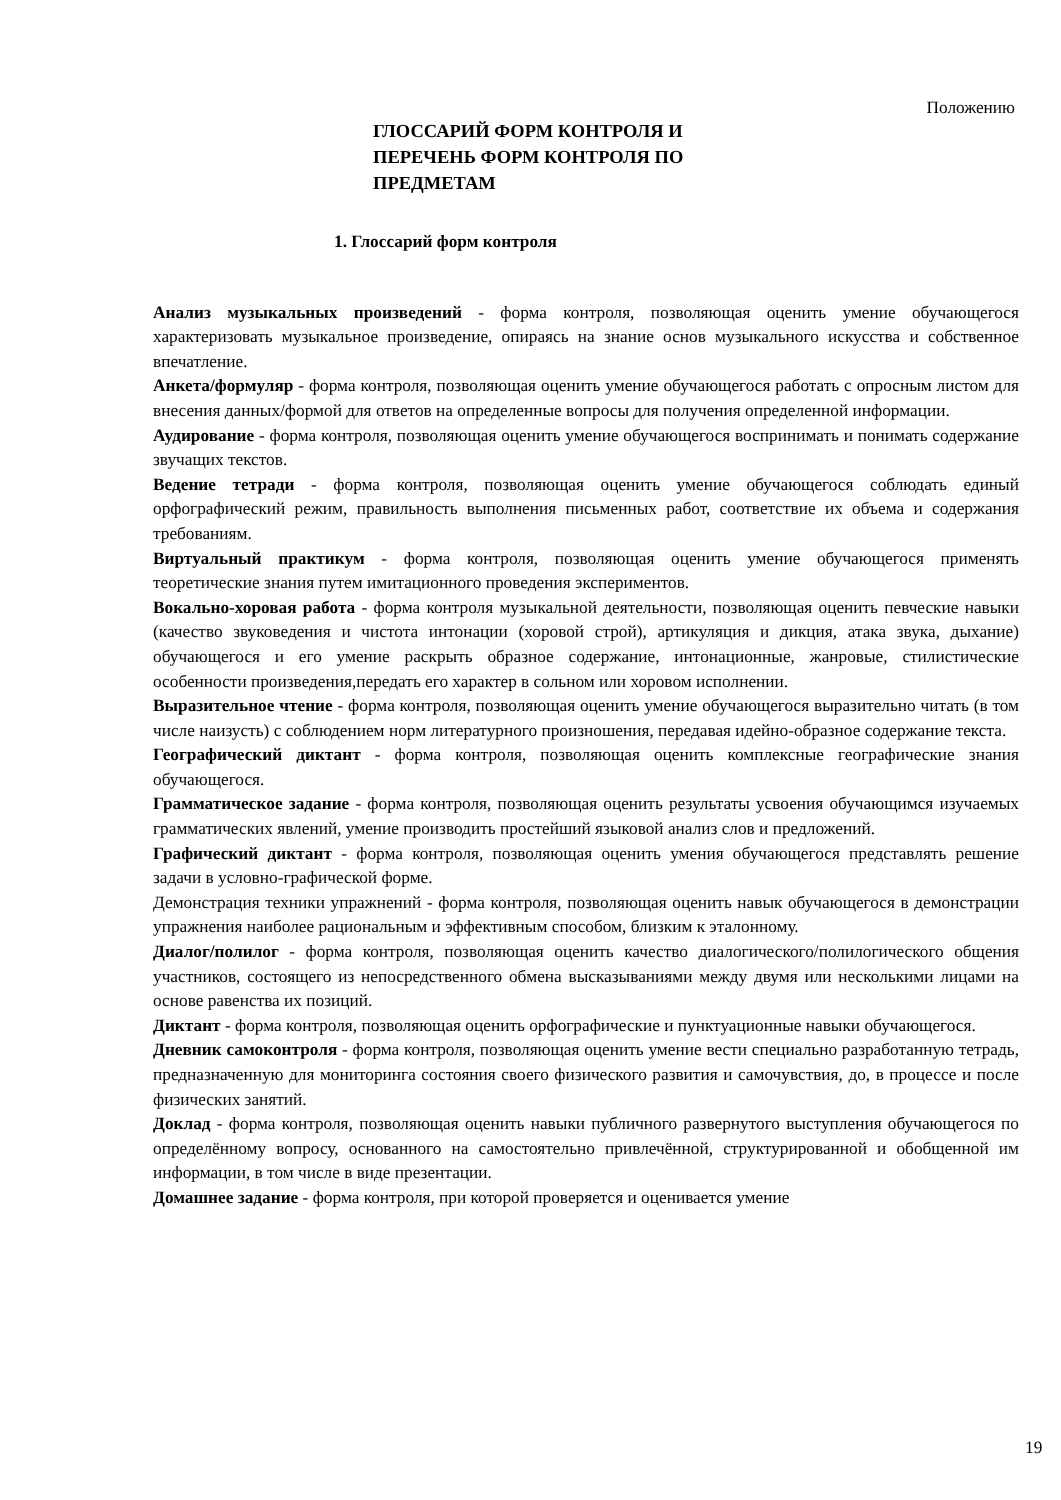Положению
ГЛОССАРИЙ ФОРМ КОНТРОЛЯ И ПЕРЕЧЕНЬ ФОРМ КОНТРОЛЯ ПО ПРЕДМЕТАМ
1. Глоссарий форм контроля
Анализ музыкальных произведений - форма контроля, позволяющая оценить умение обучающегося характеризовать музыкальное произведение, опираясь на знание основ музыкального искусства и собственное впечатление.
Анкета/формуляр - форма контроля, позволяющая оценить умение обучающегося работать с опросным листом для внесения данных/формой для ответов на определенные вопросы для получения определенной информации.
Аудирование - форма контроля, позволяющая оценить умение обучающегося воспринимать и понимать содержание звучащих текстов.
Ведение тетради - форма контроля, позволяющая оценить умение обучающегося соблюдать единый орфографический режим, правильность выполнения письменных работ, соответствие их объема и содержания требованиям.
Виртуальный практикум - форма контроля, позволяющая оценить умение обучающегося применять теоретические знания путем имитационного проведения экспериментов.
Вокально-хоровая работа - форма контроля музыкальной деятельности, позволяющая оценить певческие навыки (качество звуковедения и чистота интонации (хоровой строй), артикуляция и дикция, атака звука, дыхание) обучающегося и его умение раскрыть образное содержание, интонационные, жанровые, стилистические особенности произведения,передать его характер в сольном или хоровом исполнении.
Выразительное чтение - форма контроля, позволяющая оценить умение обучающегося выразительно читать (в том числе наизусть) с соблюдением норм литературного произношения, передавая идейно-образное содержание текста.
Географический диктант - форма контроля, позволяющая оценить комплексные географические знания обучающегося.
Грамматическое задание - форма контроля, позволяющая оценить результаты усвоения обучающимся изучаемых грамматических явлений, умение производить простейший языковой анализ слов и предложений.
Графический диктант - форма контроля, позволяющая оценить умения обучающегося представлять решение задачи в условно-графической форме.
Демонстрация техники упражнений - форма контроля, позволяющая оценить навык обучающегося в демонстрации упражнения наиболее рациональным и эффективным способом, близким к эталонному.
Диалог/полилог - форма контроля, позволяющая оценить качество диалогического/полилогического общения участников, состоящего из непосредственного обмена высказываниями между двумя или несколькими лицами на основе равенства их позиций.
Диктант - форма контроля, позволяющая оценить орфографические и пунктуационные навыки обучающегося.
Дневник самоконтроля - форма контроля, позволяющая оценить умение вести специально разработанную тетрадь, предназначенную для мониторинга состояния своего физического развития и самочувствия, до, в процессе и после физических занятий.
Доклад - форма контроля, позволяющая оценить навыки публичного развернутого выступления обучающегося по определённому вопросу, основанного на самостоятельно привлечённой, структурированной и обобщенной им информации, в том числе в виде презентации.
Домашнее задание - форма контроля, при которой проверяется и оценивается умение
19